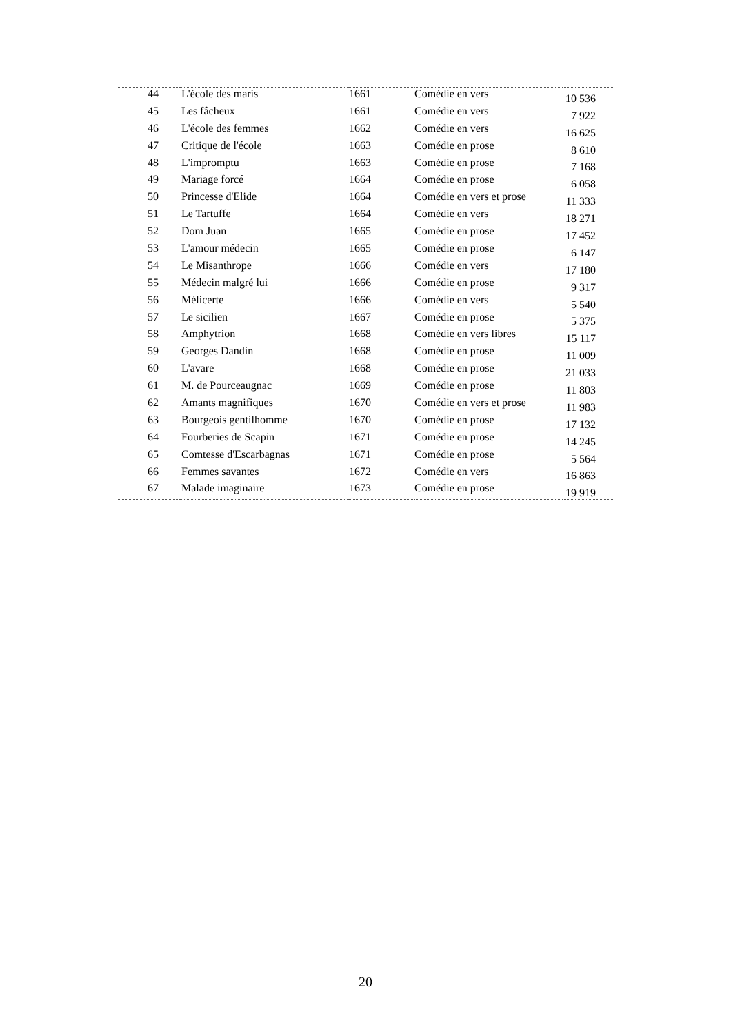| 44 | L'école des maris | 1661 | Comédie en vers | 10 536 |
| 45 | Les fâcheux | 1661 | Comédie en vers | 7 922 |
| 46 | L'école des femmes | 1662 | Comédie en vers | 16 625 |
| 47 | Critique de l'école | 1663 | Comédie en prose | 8 610 |
| 48 | L'impromptu | 1663 | Comédie en prose | 7 168 |
| 49 | Mariage forcé | 1664 | Comédie en prose | 6 058 |
| 50 | Princesse d'Elide | 1664 | Comédie en vers et prose | 11 333 |
| 51 | Le Tartuffe | 1664 | Comédie en vers | 18 271 |
| 52 | Dom Juan | 1665 | Comédie en prose | 17 452 |
| 53 | L'amour médecin | 1665 | Comédie en prose | 6 147 |
| 54 | Le Misanthrope | 1666 | Comédie en vers | 17 180 |
| 55 | Médecin malgré lui | 1666 | Comédie en prose | 9 317 |
| 56 | Mélicerte | 1666 | Comédie en vers | 5 540 |
| 57 | Le sicilien | 1667 | Comédie en prose | 5 375 |
| 58 | Amphytrion | 1668 | Comédie en vers libres | 15 117 |
| 59 | Georges Dandin | 1668 | Comédie en prose | 11 009 |
| 60 | L'avare | 1668 | Comédie en prose | 21 033 |
| 61 | M. de Pourceaugnac | 1669 | Comédie en prose | 11 803 |
| 62 | Amants magnifiques | 1670 | Comédie en vers et prose | 11 983 |
| 63 | Bourgeois gentilhomme | 1670 | Comédie en prose | 17 132 |
| 64 | Fourberies de Scapin | 1671 | Comédie en prose | 14 245 |
| 65 | Comtesse d'Escarbagnas | 1671 | Comédie en prose | 5 564 |
| 66 | Femmes savantes | 1672 | Comédie en vers | 16 863 |
| 67 | Malade imaginaire | 1673 | Comédie en prose | 19 919 |
20